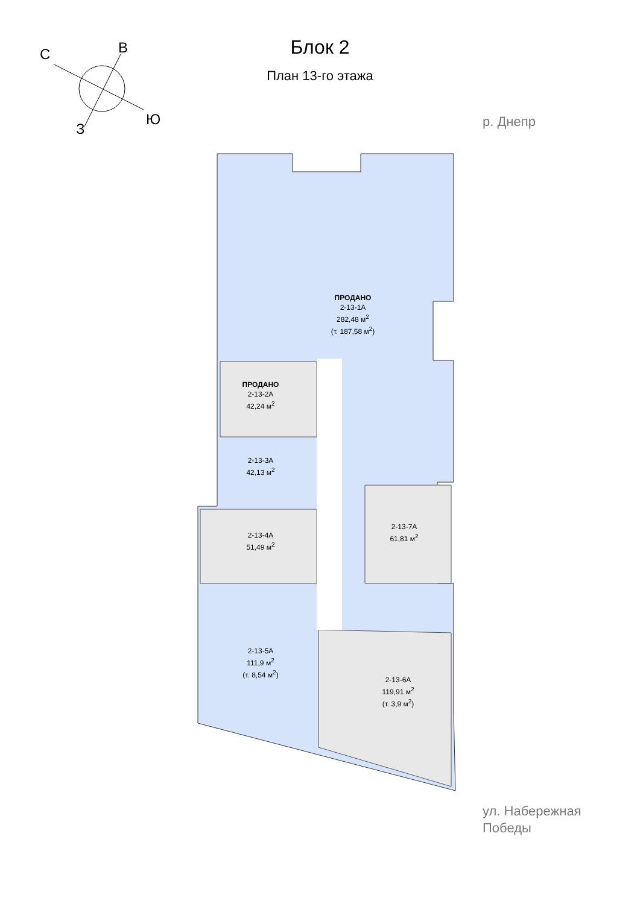С В
Ю
З
Блок 2
План 13-го этажа
р. Днепр
ПРОДАНО
2-13-1А
282,48 м<sup>2</sup>
(т. 187,58 м<sup>2</sup>)
ПРОДАНО
2-13-2А
42,24 м<sup>2</sup>
2-13-3А
42,13 м<sup>2</sup>
2-13-4А
51,49 м<sup>2</sup>
2-13-7А
61,81 м<sup>2</sup>
2-13-5А
111,9 м<sup>2</sup>
(т. 8,54 м<sup>2</sup>)
2-13-6А
119,91 м<sup>2</sup>
(т. 3,9 м<sup>2</sup>)
ул. Набережная
Победы